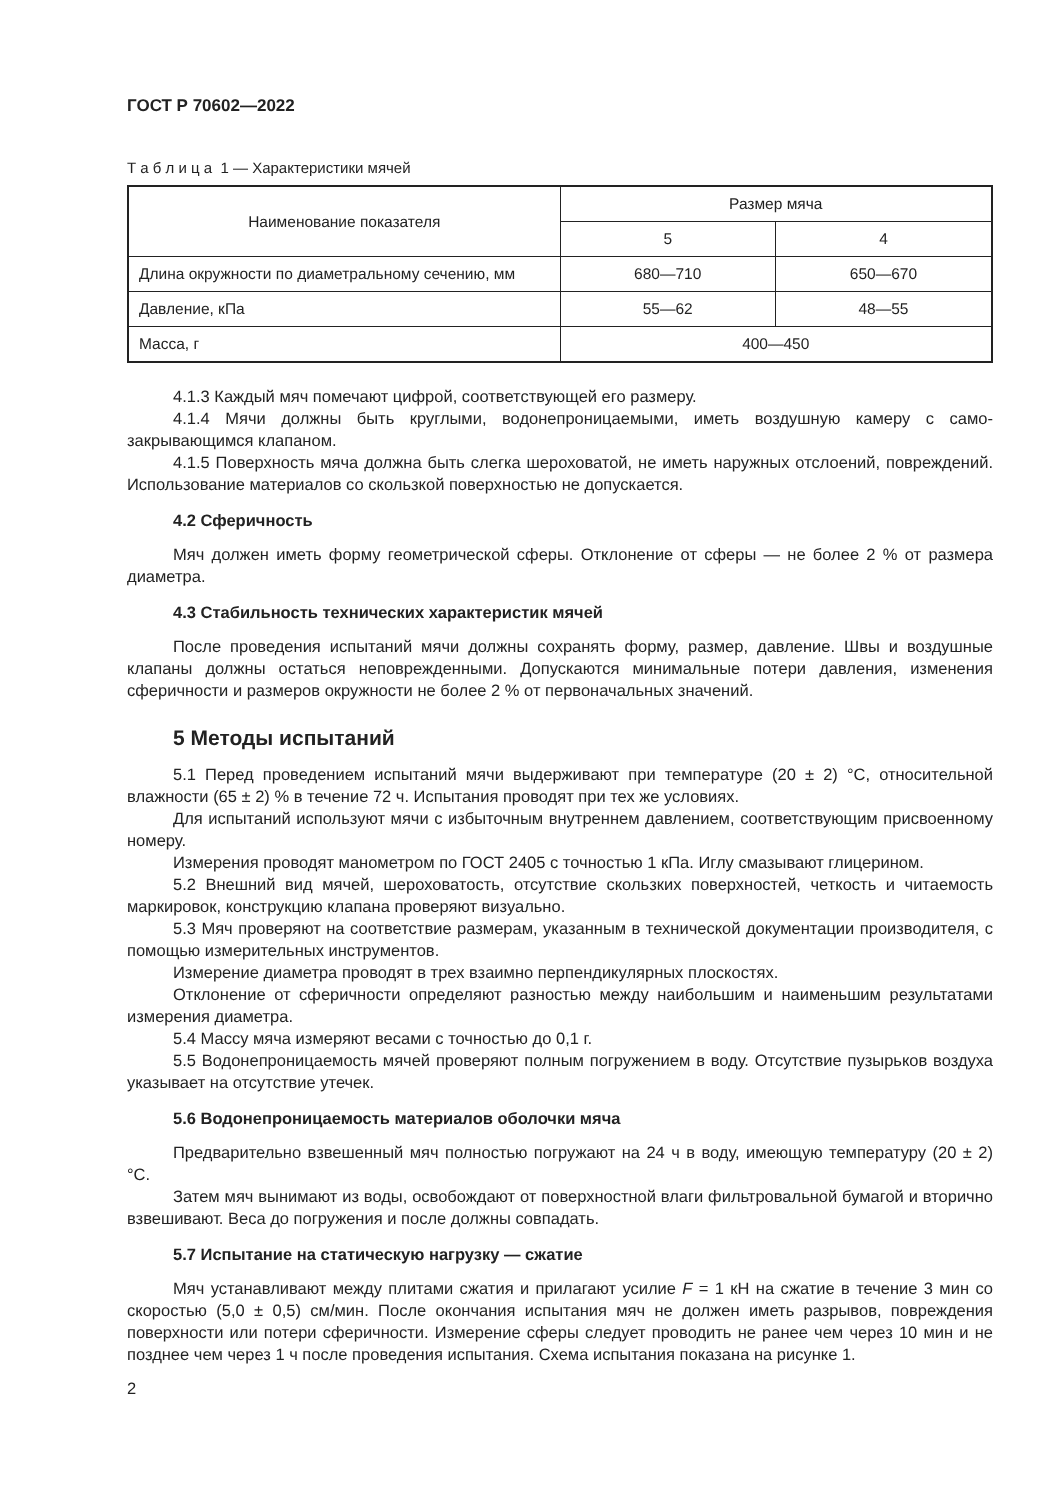ГОСТ Р 70602—2022
Т а б л и ц а 1 — Характеристики мячей
| Наименование показателя | Размер мяча | |
| --- | --- | --- |
| | 5 | 4 |
| Длина окружности по диаметральному сечению, мм | 680—710 | 650—670 |
| Давление, кПа | 55—62 | 48—55 |
| Масса, г | 400—450 | |
4.1.3 Каждый мяч помечают цифрой, соответствующей его размеру.
4.1.4 Мячи должны быть круглыми, водонепроницаемыми, иметь воздушную камеру с само-закрывающимся клапаном.
4.1.5 Поверхность мяча должна быть слегка шероховатой, не иметь наружных отслоений, повреждений. Использование материалов со скользкой поверхностью не допускается.
4.2 Сферичность
Мяч должен иметь форму геометрической сферы. Отклонение от сферы — не более 2 % от размера диаметра.
4.3 Стабильность технических характеристик мячей
После проведения испытаний мячи должны сохранять форму, размер, давление. Швы и воздушные клапаны должны остаться неповрежденными. Допускаются минимальные потери давления, изменения сферичности и размеров окружности не более 2 % от первоначальных значений.
5 Методы испытаний
5.1 Перед проведением испытаний мячи выдерживают при температуре (20 ± 2) °C, относительной влажности (65 ± 2) % в течение 72 ч. Испытания проводят при тех же условиях.
Для испытаний используют мячи с избыточным внутреннем давлением, соответствующим присвоенному номеру.
Измерения проводят манометром по ГОСТ 2405 с точностью 1 кПа. Иглу смазывают глицерином.
5.2 Внешний вид мячей, шероховатость, отсутствие скользких поверхностей, четкость и читаемость маркировок, конструкцию клапана проверяют визуально.
5.3 Мяч проверяют на соответствие размерам, указанным в технической документации производителя, с помощью измерительных инструментов.
Измерение диаметра проводят в трех взаимно перпендикулярных плоскостях.
Отклонение от сферичности определяют разностью между наибольшим и наименьшим результатами измерения диаметра.
5.4 Массу мяча измеряют весами с точностью до 0,1 г.
5.5 Водонепроницаемость мячей проверяют полным погружением в воду. Отсутствие пузырьков воздуха указывает на отсутствие утечек.
5.6 Водонепроницаемость материалов оболочки мяча
Предварительно взвешенный мяч полностью погружают на 24 ч в воду, имеющую температуру (20 ± 2) °C.
Затем мяч вынимают из воды, освобождают от поверхностной влаги фильтровальной бумагой и вторично взвешивают. Веса до погружения и после должны совпадать.
5.7 Испытание на статическую нагрузку — сжатие
Мяч устанавливают между плитами сжатия и прилагают усилие F = 1 кН на сжатие в течение 3 мин со скоростью (5,0 ± 0,5) см/мин. После окончания испытания мяч не должен иметь разрывов, повреждения поверхности или потери сферичности. Измерение сферы следует проводить не ранее чем через 10 мин и не позднее чем через 1 ч после проведения испытания. Схема испытания показана на рисунке 1.
2